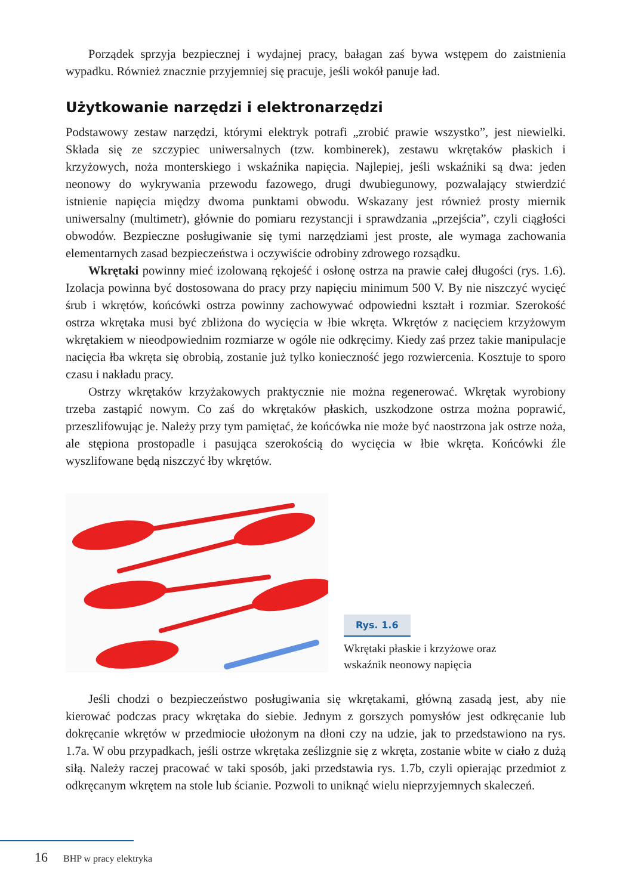Porządek sprzyja bezpiecznej i wydajnej pracy, bałagan zaś bywa wstępem do zaistnienia wypadku. Również znacznie przyjemniej się pracuje, jeśli wokół panuje ład.
Użytkowanie narzędzi i elektronarzędzi
Podstawowy zestaw narzędzi, którymi elektryk potrafi „zrobić prawie wszystko”, jest niewielki. Składa się ze szczypiec uniwersalnych (tzw. kombinerek), zestawu wkrętaków płaskich i krzyżowych, noża monterskiego i wskaźnika napięcia. Najlepiej, jeśli wskaźniki są dwa: jeden neonowy do wykrywania przewodu fazowego, drugi dwubiegunowy, pozwalający stwierdzić istnienie napięcia między dwoma punktami obwodu. Wskazany jest również prosty miernik uniwersalny (multimetr), głównie do pomiaru rezystancji i sprawdzania „przejścia”, czyli ciągłości obwodów. Bezpieczne posługiwanie się tymi narzędziami jest proste, ale wymaga zachowania elementarnych zasad bezpieczeństwa i oczywiście odrobiny zdrowego rozsądku.
Wkrętaki powinny mieć izolowaną rękojeść i osłonę ostrza na prawie całej długości (rys. 1.6). Izolacja powinna być dostosowana do pracy przy napięciu minimum 500 V. By nie niszczyć wycięć śrub i wkrętów, końcówki ostrza powinny zachowywać odpowiedni kształt i rozmiar. Szerokość ostrza wkrętaka musi być zbliżona do wycięcia w łbie wkręta. Wkrętów z nacięciem krzyżowym wkrętakiem w nieodpowiednim rozmiarze w ogóle nie odkręcimy. Kiedy zaś przez takie manipulacje nacięcia łba wkręta się obrobią, zostanie już tylko konieczność jego rozwiercenia. Kosztuje to sporo czasu i nakładu pracy.
Ostrzy wkrętaków krzyżakowych praktycznie nie można regenerować. Wkrętak wyrobiony trzeba zastąpić nowym. Co zaś do wkrętaków płaskich, uszkodzone ostrza można poprawić, przeszlifowując je. Należy przy tym pamiętać, że końcówka nie może być naostrzona jak ostrze noża, ale stępiona prostopadle i pasująca szerokością do wycięcia w łbie wkręta. Końcówki źle wyszlifowane będą niszczyć łby wkrętów.
Rys. 1.6
Wkrętaki płaskie i krzyżowe oraz
wskaźnik neonowy napięcia
Jeśli chodzi o bezpieczeństwo posługiwania się wkrętakami, główną zasadą jest, aby nie kierować podczas pracy wkrętaka do siebie. Jednym z gorszych pomysłów jest odkręcanie lub dokręcanie wkrętów w przedmiocie ułożonym na dłoni czy na udzie, jak to przedstawiono na rys. 1.7a. W obu przypadkach, jeśli ostrze wkrętaka ześlizgnie się z wkręta, zostanie wbite w ciało z dużą siłą. Należy raczej pracować w taki sposób, jaki przedstawia rys. 1.7b, czyli opierając przedmiot z odkręcanym wkrętem na stole lub ścianie. Pozwoli to uniknąć wielu nieprzyjemnych skaleczeń.
16 BHP w pracy elektryka